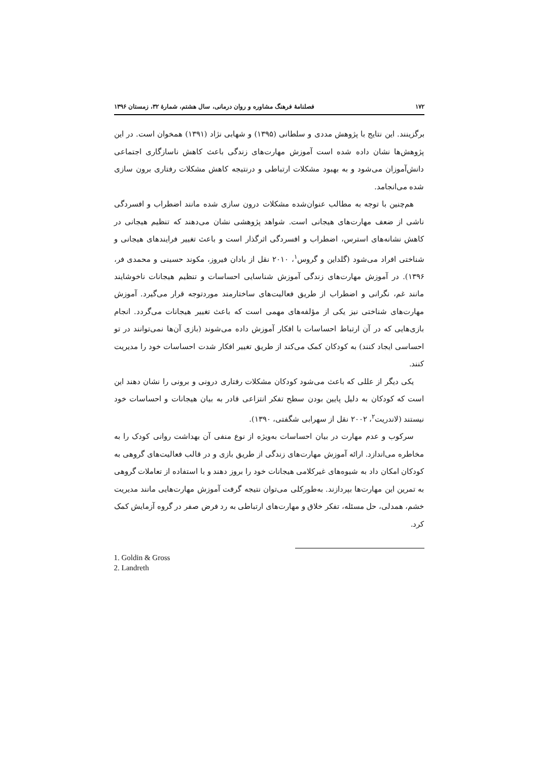۱۷۲ فصلنامهٔ فرهنگ مشاوره و روان درمانی، سال هشتم، شمارهٔ ۳۲، زمستان ۱۳۹۶
برگزینند. این نتایج با پژوهش مددی و سلطانی (۱۳۹۵) و شهابی نژاد (۱۳۹۱) همخوان است. در این پژوهش‌ها نشان داده شده است آموزش مهارت‌های زندگی باعث کاهش ناسازگاری اجتماعی دانش‌آموزان می‌شود و به بهبود مشکلات ارتباطی و درنتیجه کاهش مشکلات رفتاری برون سازی شده می‌انجامد.
هم‌چنین با توجه به مطالب عنوان‌شده مشکلات درون سازی شده مانند اضطراب و افسردگی ناشی از ضعف مهارت‌های هیجانی است. شواهد پژوهشی نشان می‌دهند که تنظیم هیجانی در کاهش نشانه‌های استرس، اضطراب و افسردگی اثرگذار است و باعث تغییر فرایندهای هیجانی و شناختی افراد می‌شود (گلداین و گروس<sup>۱</sup>، ۲۰۱۰ نقل از بادان فیروز، مکوند حسینی و محمدی فر، ۱۳۹۶). در آموزش مهارت‌های زندگی آموزش شناسایی احساسات و تنظیم هیجانات ناخوشایند مانند غم، نگرانی و اضطراب از طریق فعالیت‌های ساختارمند موردتوجه قرار می‌گیرد. آموزش مهارت‌های شناختی نیز یکی از مؤلفه‌های مهمی است که باعث تغییر هیجانات می‌گردد. انجام بازی‌هایی که در آن ارتباط احساسات با افکار آموزش داده می‌شوند (بازی آن‌ها نمی‌توانند در تو احساسی ایجاد کنند) به کودکان کمک می‌کند از طریق تغییر افکار شدت احساسات خود را مدیریت کنند.
یکی دیگر از عللی که باعث می‌شود کودکان مشکلات رفتاری درونی و برونی را نشان دهند این است که کودکان به دلیل پایین بودن سطح تفکر انتزاعی قادر به بیان هیجانات و احساسات خود نیستند (لاندریت<sup>۲</sup>، ۲۰۰۲ نقل از سهرابی شگفتی، ۱۳۹۰).
سرکوب و عدم مهارت در بیان احساسات به‌ویژه از نوع منفی آن بهداشت روانی کودک را به مخاطره می‌اندازد. ارائه آموزش مهارت‌های زندگی از طریق بازی و در قالب فعالیت‌های گروهی به کودکان امکان داد به شیوه‌های غیرکلامی هیجانات خود را بروز دهند و با استفاده از تعاملات گروهی به تمرین این مهارت‌ها بپردازند. به‌طورکلی می‌توان نتیجه گرفت آموزش مهارت‌هایی مانند مدیریت خشم، همدلی، حل مسئله، تفکر خلاق و مهارت‌های ارتباطی به رد فرض صفر در گروه آزمایش کمک کرد.
1. Goldin & Gross
2. Landreth